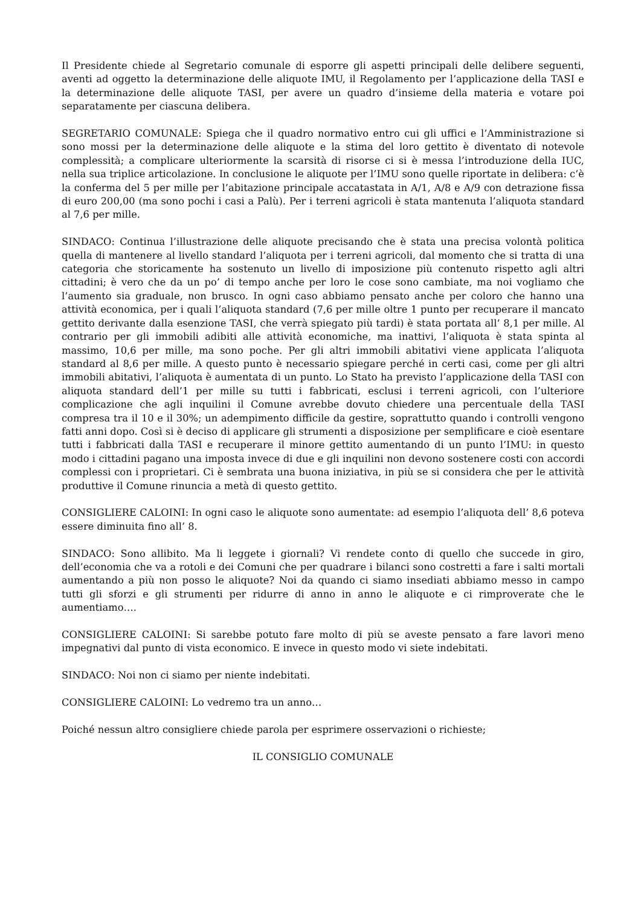Il Presidente chiede al Segretario comunale di esporre gli aspetti principali delle delibere seguenti, aventi ad oggetto la determinazione delle aliquote IMU, il Regolamento per l’applicazione della TASI e la determinazione delle aliquote TASI, per avere un quadro d’insieme della materia e votare poi separatamente per ciascuna delibera.
SEGRETARIO COMUNALE: Spiega che il quadro normativo entro cui gli uffici e l’Amministrazione si sono mossi per la determinazione delle aliquote e la stima del loro gettito è diventato di notevole complessità; a complicare ulteriormente la scarsità di risorse ci si è messa l’introduzione della IUC, nella sua triplice articolazione. In conclusione le aliquote per l’IMU sono quelle riportate in delibera: c’è la conferma del 5 per mille per l’abitazione principale accatastata in A/1, A/8 e A/9 con detrazione fissa di euro 200,00 (ma sono pochi i casi a Palù). Per i terreni agricoli è stata mantenuta l’aliquota standard al 7,6 per mille.
SINDACO: Continua l’illustrazione delle aliquote precisando che è stata una precisa volontà politica quella di mantenere al livello standard l’aliquota per i terreni agricoli, dal momento che si tratta di una categoria che storicamente ha sostenuto un livello di imposizione più contenuto rispetto agli altri cittadini; è vero che da un po’ di tempo anche per loro le cose sono cambiate, ma noi vogliamo che l’aumento sia graduale, non brusco. In ogni caso abbiamo pensato anche per coloro che hanno una attività economica, per i quali l’aliquota standard (7,6 per mille oltre 1 punto per recuperare il mancato gettito derivante dalla esenzione TASI, che verrà spiegato più tardi) è stata portata all’ 8,1 per mille. Al contrario per gli immobili adibiti alle attività economiche, ma inattivi, l’aliquota è stata spinta al massimo, 10,6 per mille, ma sono poche. Per gli altri immobili abitativi viene applicata l’aliquota standard al 8,6 per mille. A questo punto è necessario spiegare perché in certi casi, come per gli altri immobili abitativi, l’aliquota è aumentata di un punto. Lo Stato ha previsto l’applicazione della TASI con aliquota standard dell’1 per mille su tutti i fabbricati, esclusi i terreni agricoli, con l’ulteriore complicazione che agli inquilini il Comune avrebbe dovuto chiedere una percentuale della TASI compresa tra il 10 e il 30%; un adempimento difficile da gestire, soprattutto quando i controlli vengono fatti anni dopo. Così si è deciso di applicare gli strumenti a disposizione per semplificare e cioè esentare tutti i fabbricati dalla TASI e recuperare il minore gettito aumentando di un punto l’IMU: in questo modo i cittadini pagano una imposta invece di due e gli inquilini non devono sostenere costi con accordi complessi con i proprietari. Ci è sembrata una buona iniziativa, in più se si considera che per le attività produttive il Comune rinuncia a metà di questo gettito.
CONSIGLIERE CALOINI: In ogni caso le aliquote sono aumentate: ad esempio l’aliquota dell’ 8,6 poteva essere diminuita fino all’ 8.
SINDACO: Sono allibito. Ma li leggete i giornali? Vi rendete conto di quello che succede in giro, dell’economia che va a rotoli e dei Comuni che per quadrare i bilanci sono costretti a fare i salti mortali aumentando a più non posso le aliquote? Noi da quando ci siamo insediati abbiamo messo in campo tutti gli sforzi e gli strumenti per ridurre di anno in anno le aliquote e ci rimproverate che le aumentiamo….
CONSIGLIERE CALOINI: Si sarebbe potuto fare molto di più se aveste pensato a fare lavori meno impegnativi dal punto di vista economico. E invece in questo modo vi siete indebitati.
SINDACO: Noi non ci siamo per niente indebitati.
CONSIGLIERE CALOINI: Lo vedremo tra un anno…
Poiché nessun altro consigliere chiede parola per esprimere osservazioni o richieste;
IL CONSIGLIO COMUNALE